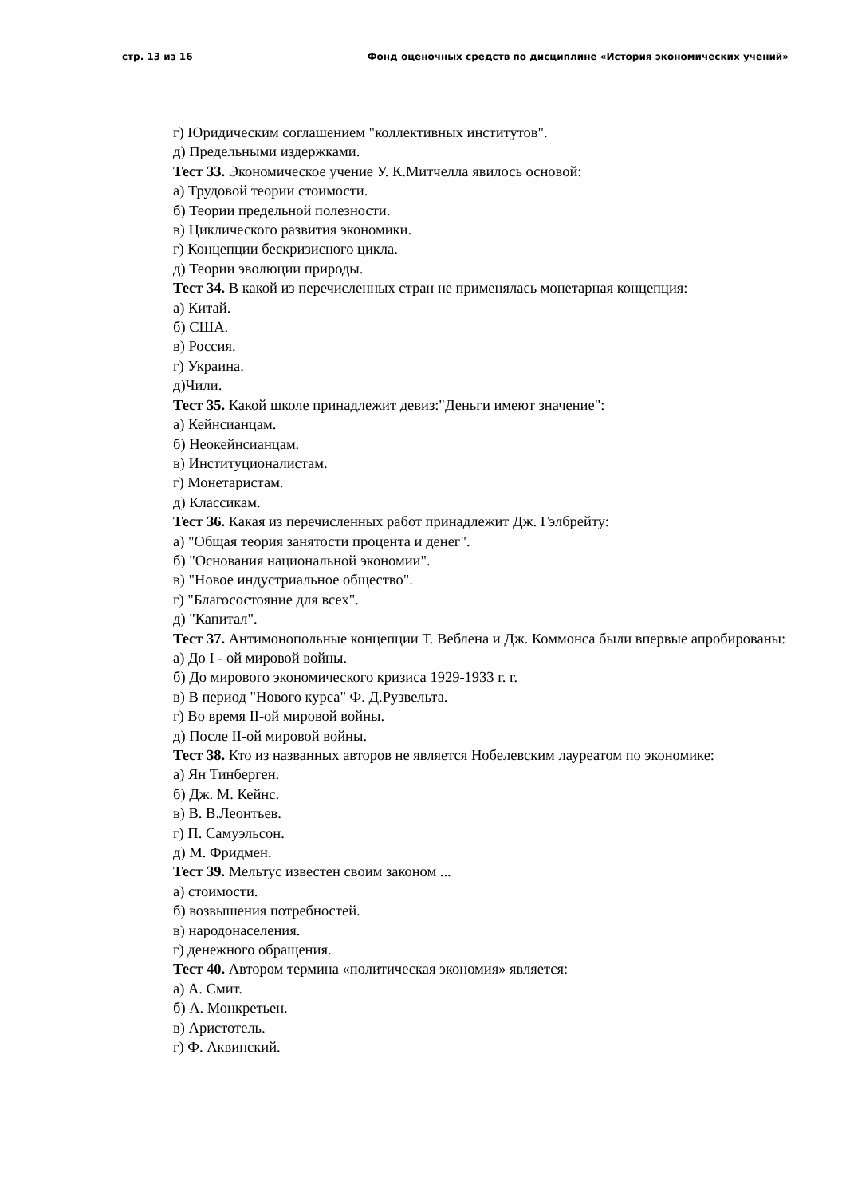стр. 13 из 16 Фонд оценочных средств по дисциплине «История экономических учений»
г) Юридическим соглашением "коллективных институтов".
д) Предельными издержками.
Тест 33. Экономическое учение У. К.Митчелла явилось основой:
а) Трудовой теории стоимости.
б) Теории предельной полезности.
в) Циклического развития экономики.
г) Концепции бескризисного цикла.
д) Теории эволюции природы.
Тест 34. В какой из перечисленных стран не применялась монетарная концепция:
а) Китай.
б) США.
в) Россия.
г) Украина.
д)Чили.
Тест 35. Какой школе принадлежит девиз:"Деньги имеют значение":
а) Кейнсианцам.
б) Неокейнсианцам.
в) Институционалистам.
г) Монетаристам.
д) Классикам.
Тест 36. Какая из перечисленных работ принадлежит Дж. Гэлбрейту:
а) "Общая теория занятости процента и денег".
б) "Основания национальной экономии".
в) "Новое индустриальное общество".
г) "Благосостояние для всех".
д) "Капитал".
Тест 37. Антимонопольные концепции Т. Веблена и Дж. Коммонса были впервые апробированы:
а) До I - ой мировой войны.
б) До мирового экономического кризиса 1929-1933 г. г.
в) В период "Нового курса" Ф. Д.Рузвельта.
г) Во время II-ой мировой войны.
д) После II-ой мировой войны.
Тест 38. Кто из названных авторов не является Нобелевским лауреатом по экономике:
а) Ян Тинберген.
б) Дж. М. Кейнс.
в) В. В.Леонтьев.
г) П. Самуэльсон.
д) М. Фридмен.
Тест 39. Мельтус известен своим законом ...
а) стоимости.
б) возвышения потребностей.
в) народонаселения.
г) денежного обращения.
Тест 40. Автором термина «политическая экономия» является:
а) А. Смит.
б) А. Монкретьен.
в) Аристотель.
г) Ф. Аквинский.